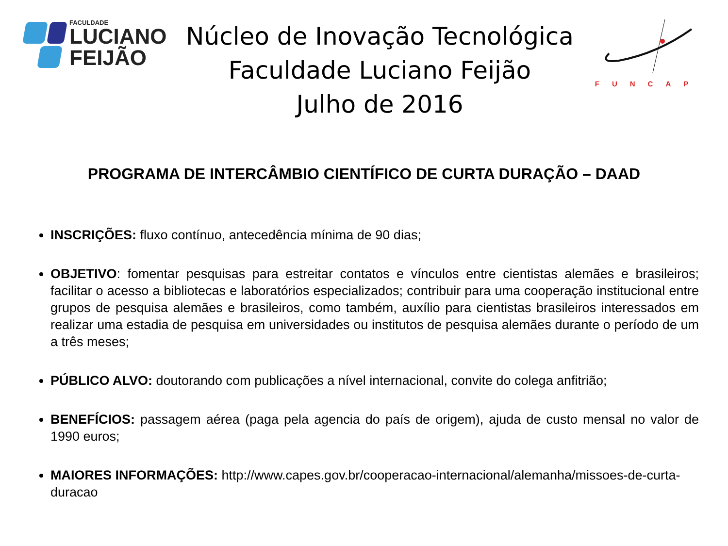FACULDADE
LUCIANO
FEIJÃO
Núcleo de Inovação Tecnológica
Faculdade Luciano Feijão
Julho de 2016
FUNCAP
PROGRAMA DE INTERCÂMBIO CIENTÍFICO DE CURTA DURAÇÃO – DAAD
INSCRIÇÕES: fluxo contínuo, antecedência mínima de 90 dias;
OBJETIVO: fomentar pesquisas para estreitar contatos e vínculos entre cientistas alemães e brasileiros; facilitar o acesso a bibliotecas e laboratórios especializados; contribuir para uma cooperação institucional entre grupos de pesquisa alemães e brasileiros, como também, auxílio para cientistas brasileiros interessados em realizar uma estadia de pesquisa em universidades ou institutos de pesquisa alemães durante o período de um a três meses;
PÚBLICO ALVO: doutorando com publicações a nível internacional, convite do colega anfitrião;
BENEFÍCIOS: passagem aérea (paga pela agencia do país de origem), ajuda de custo mensal no valor de 1990 euros;
MAIORES INFORMAÇÕES: http://www.capes.gov.br/cooperacao-internacional/alemanha/missoes-de-curta-duracao